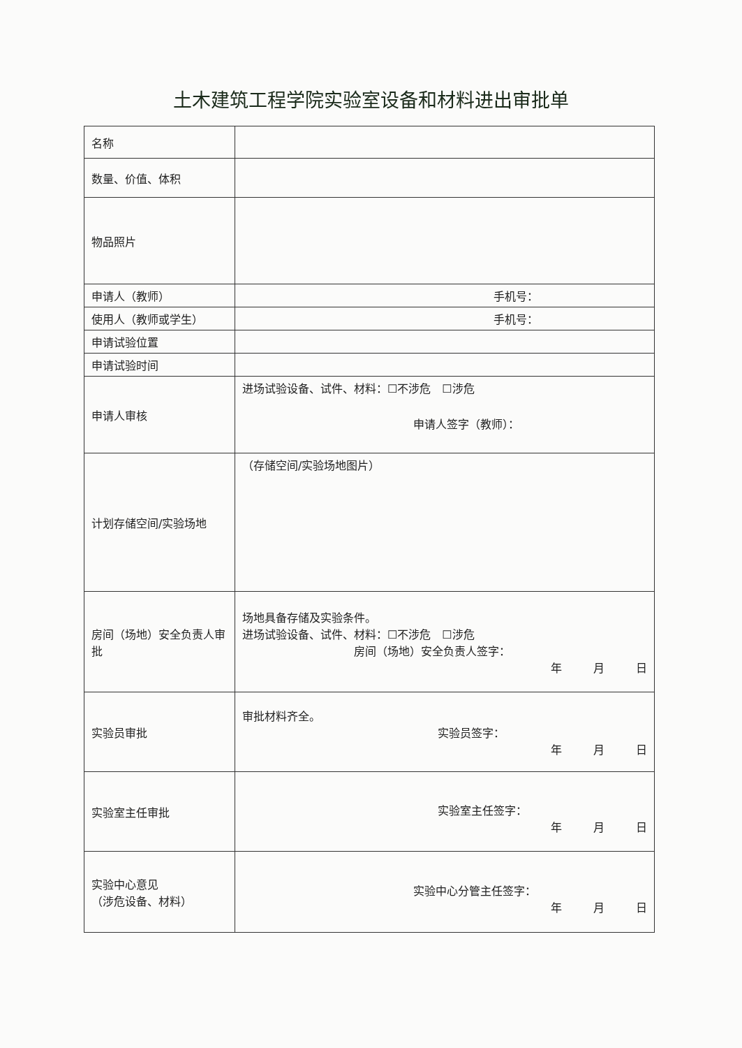土木建筑工程学院实验室设备和材料进出审批单
| 名称 | |
| 数量、价值、体积 | |
| 物品照片 | |
| 申请人（教师） | 手机号： |
| 使用人（教师或学生） | 手机号： |
| 申请试验位置 | |
| 申请试验时间 | |
| 申请人审核 | 进场试验设备、试件、材料：☐不涉危 ☐涉危 申请人签字（教师）： |
| 计划存储空间/实验场地 | （存储空间/实验场地图片） |
| 房间（场地）安全负责人审批 | 场地具备存储及实验条件。 进场试验设备、试件、材料：☐不涉危 ☐涉危 房间（场地）安全负责人签字： 年 月 日 |
| 实验员审批 | 审批材料齐全。 实验员签字： 年 月 日 |
| 实验室主任审批 | 实验室主任签字： 年 月 日 |
| 实验中心意见 （涉危设备、材料） | 实验中心分管主任签字： 年 月 日 |